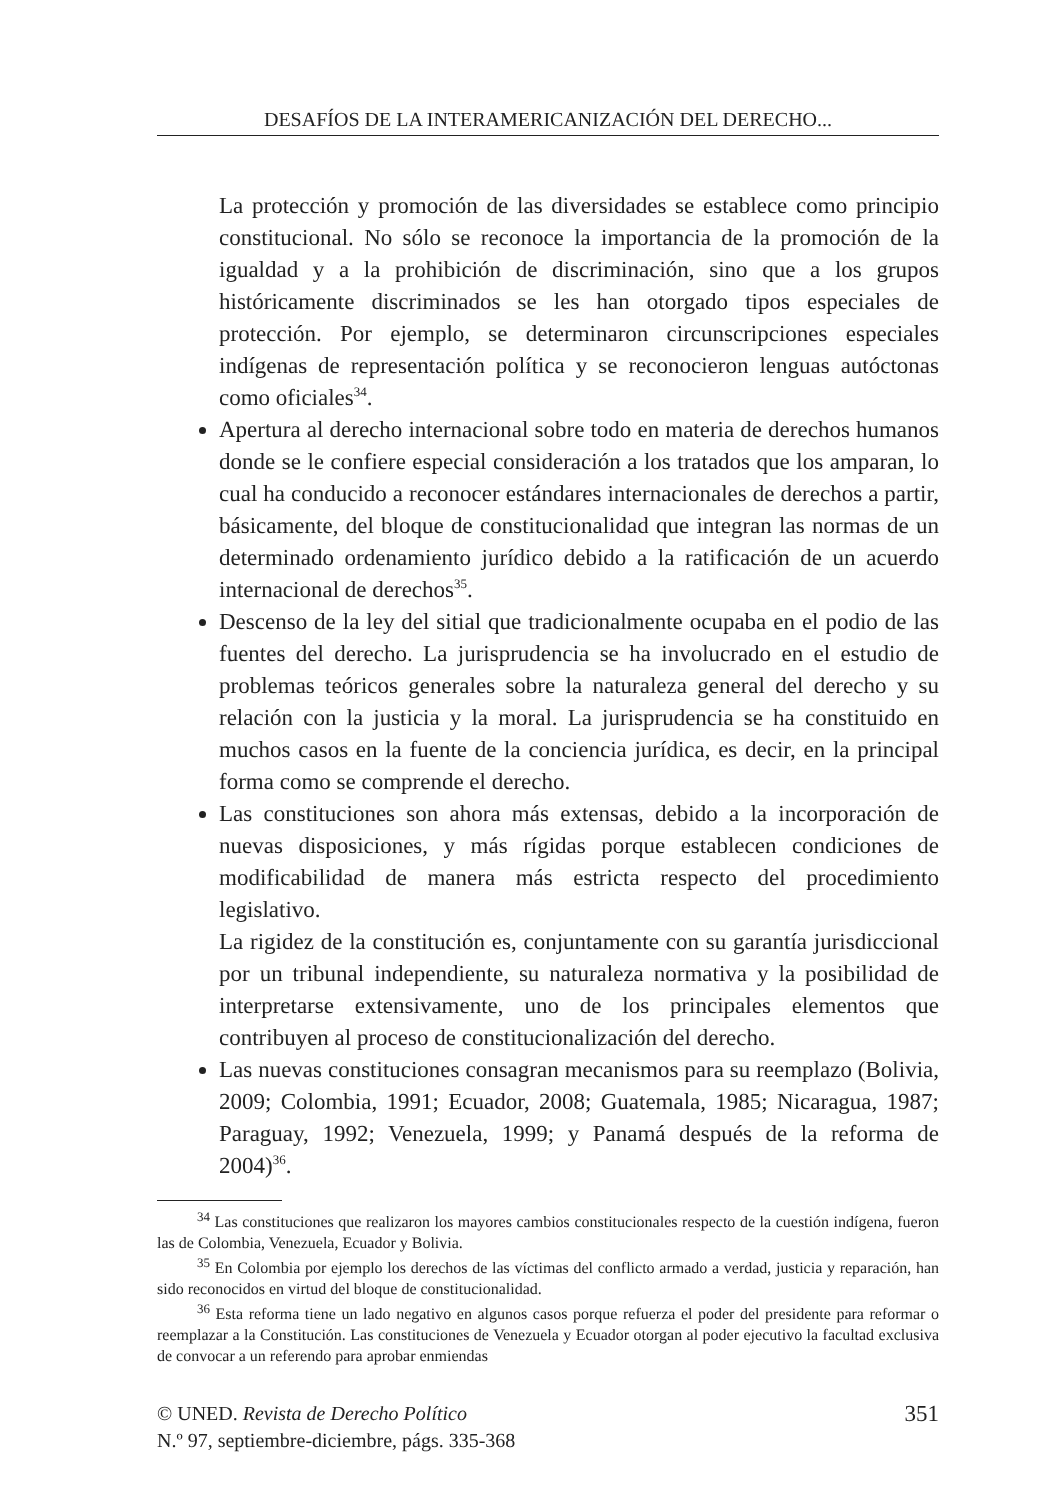DESAFÍOS DE LA INTERAMERICANIZACIÓN DEL DERECHO...
La protección y promoción de las diversidades se establece como principio constitucional. No sólo se reconoce la importancia de la promoción de la igualdad y a la prohibición de discriminación, sino que a los grupos históricamente discriminados se les han otorgado tipos especiales de protección. Por ejemplo, se determinaron circunscripciones especiales indígenas de representación política y se reconocieron lenguas autóctonas como oficiales<sup>34</sup>.
Apertura al derecho internacional sobre todo en materia de derechos humanos donde se le confiere especial consideración a los tratados que los amparan, lo cual ha conducido a reconocer estándares internacionales de derechos a partir, básicamente, del bloque de constitucionalidad que integran las normas de un determinado ordenamiento jurídico debido a la ratificación de un acuerdo internacional de derechos<sup>35</sup>.
Descenso de la ley del sitial que tradicionalmente ocupaba en el podio de las fuentes del derecho. La jurisprudencia se ha involucrado en el estudio de problemas teóricos generales sobre la naturaleza general del derecho y su relación con la justicia y la moral. La jurisprudencia se ha constituido en muchos casos en la fuente de la conciencia jurídica, es decir, en la principal forma como se comprende el derecho.
Las constituciones son ahora más extensas, debido a la incorporación de nuevas disposiciones, y más rígidas porque establecen condiciones de modificabilidad de manera más estricta respecto del procedimiento legislativo.
La rigidez de la constitución es, conjuntamente con su garantía jurisdiccional por un tribunal independiente, su naturaleza normativa y la posibilidad de interpretarse extensivamente, uno de los principales elementos que contribuyen al proceso de constitucionalización del derecho.
Las nuevas constituciones consagran mecanismos para su reemplazo (Bolivia, 2009; Colombia, 1991; Ecuador, 2008; Guatemala, 1985; Nicaragua, 1987; Paraguay, 1992; Venezuela, 1999; y Panamá después de la reforma de 2004)<sup>36</sup>.
<sup>34</sup> Las constituciones que realizaron los mayores cambios constitucionales respecto de la cuestión indígena, fueron las de Colombia, Venezuela, Ecuador y Bolivia.
<sup>35</sup> En Colombia por ejemplo los derechos de las víctimas del conflicto armado a verdad, justicia y reparación, han sido reconocidos en virtud del bloque de constitucionalidad.
<sup>36</sup> Esta reforma tiene un lado negativo en algunos casos porque refuerza el poder del presidente para reformar o reemplazar a la Constitución. Las constituciones de Venezuela y Ecuador otorgan al poder ejecutivo la facultad exclusiva de convocar a un referendo para aprobar enmiendas
© UNED. Revista de Derecho Político
N.º 97, septiembre-diciembre, págs. 335-368
351